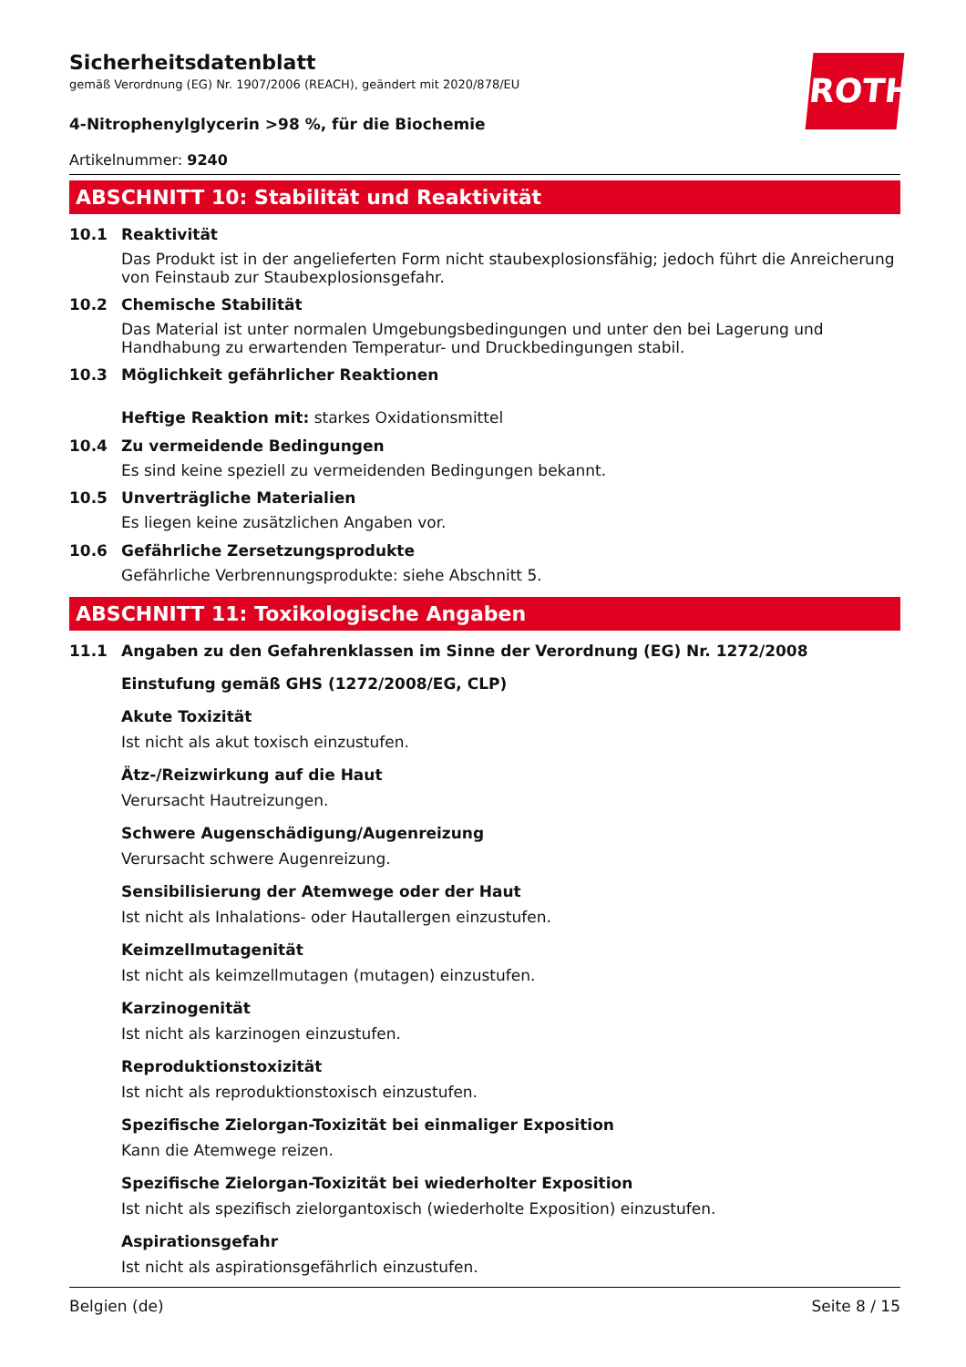ROTH
Sicherheitsdatenblatt
gemäß Verordnung (EG) Nr. 1907/2006 (REACH), geändert mit 2020/878/EU
4-Nitrophenylglycerin >98 %, für die Biochemie
Artikelnummer: 9240
ABSCHNITT 10: Stabilität und Reaktivität
10.1 Reaktivität
Das Produkt ist in der angelieferten Form nicht staubexplosionsfähig; jedoch führt die Anreicherung von Feinstaub zur Staubexplosionsgefahr.
10.2 Chemische Stabilität
Das Material ist unter normalen Umgebungsbedingungen und unter den bei Lagerung und Handhabung zu erwartenden Temperatur- und Druckbedingungen stabil.
10.3 Möglichkeit gefährlicher Reaktionen
Heftige Reaktion mit: starkes Oxidationsmittel
10.4 Zu vermeidende Bedingungen
Es sind keine speziell zu vermeidenden Bedingungen bekannt.
10.5 Unverträgliche Materialien
Es liegen keine zusätzlichen Angaben vor.
10.6 Gefährliche Zersetzungsprodukte
Gefährliche Verbrennungsprodukte: siehe Abschnitt 5.
ABSCHNITT 11: Toxikologische Angaben
11.1 Angaben zu den Gefahrenklassen im Sinne der Verordnung (EG) Nr. 1272/2008
Einstufung gemäß GHS (1272/2008/EG, CLP)
Akute Toxizität
Ist nicht als akut toxisch einzustufen.
Ätz-/Reizwirkung auf die Haut
Verursacht Hautreizungen.
Schwere Augenschädigung/Augenreizung
Verursacht schwere Augenreizung.
Sensibilisierung der Atemwege oder der Haut
Ist nicht als Inhalations- oder Hautallergen einzustufen.
Keimzellmutagenität
Ist nicht als keimzellmutagen (mutagen) einzustufen.
Karzinogenität
Ist nicht als karzinogen einzustufen.
Reproduktionstoxizität
Ist nicht als reproduktionstoxisch einzustufen.
Spezifische Zielorgan-Toxizität bei einmaliger Exposition
Kann die Atemwege reizen.
Spezifische Zielorgan-Toxizität bei wiederholter Exposition
Ist nicht als spezifisch zielorgantoxisch (wiederholte Exposition) einzustufen.
Aspirationsgefahr
Ist nicht als aspirationsgefährlich einzustufen.
Belgien (de) Seite 8 / 15